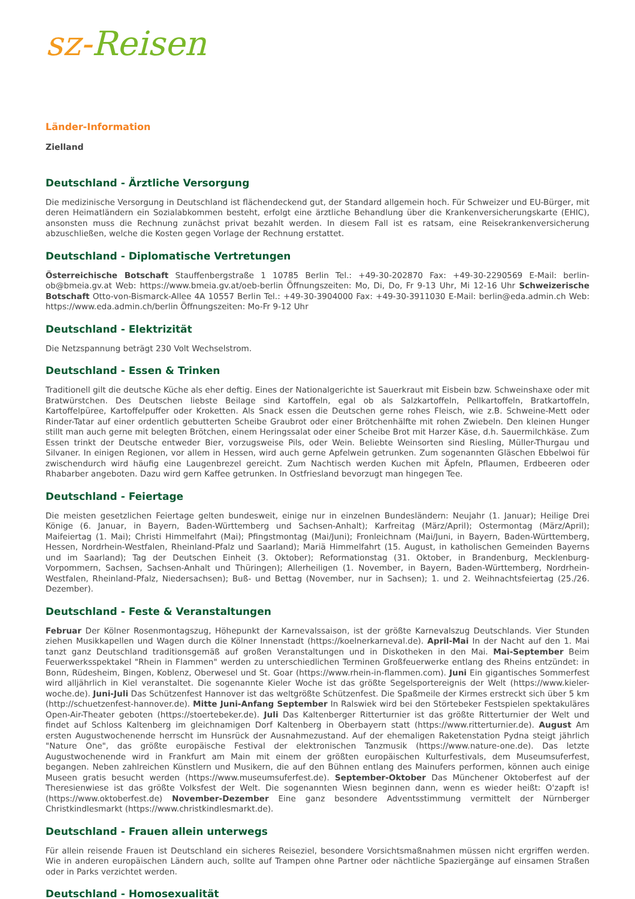sz-Reisen
Länder-Information
Zielland
Deutschland - Ärztliche Versorgung
Die medizinische Versorgung in Deutschland ist flächendeckend gut, der Standard allgemein hoch. Für Schweizer und EU-Bürger, mit deren Heimatländern ein Sozialabkommen besteht, erfolgt eine ärztliche Behandlung über die Krankenversicherungskarte (EHIC), ansonsten muss die Rechnung zunächst privat bezahlt werden. In diesem Fall ist es ratsam, eine Reisekrankenversicherung abzuschließen, welche die Kosten gegen Vorlage der Rechnung erstattet.
Deutschland - Diplomatische Vertretungen
Österreichische Botschaft Stauffenbergstraße 1 10785 Berlin Tel.: +49-30-202870 Fax: +49-30-2290569 E-Mail: berlin-ob@bmeia.gv.at Web: https://www.bmeia.gv.at/oeb-berlin Öffnungszeiten: Mo, Di, Do, Fr 9-13 Uhr, Mi 12-16 Uhr Schweizerische Botschaft Otto-von-Bismarck-Allee 4A 10557 Berlin Tel.: +49-30-3904000 Fax: +49-30-3911030 E-Mail: berlin@eda.admin.ch Web: https://www.eda.admin.ch/berlin Öffnungszeiten: Mo-Fr 9-12 Uhr
Deutschland - Elektrizität
Die Netzspannung beträgt 230 Volt Wechselstrom.
Deutschland - Essen & Trinken
Traditionell gilt die deutsche Küche als eher deftig. Eines der Nationalgerichte ist Sauerkraut mit Eisbein bzw. Schweinshaxe oder mit Bratwürstchen. Des Deutschen liebste Beilage sind Kartoffeln, egal ob als Salzkartoffeln, Pellkartoffeln, Bratkartoffeln, Kartoffelpüree, Kartoffelpuffer oder Kroketten. Als Snack essen die Deutschen gerne rohes Fleisch, wie z.B. Schweine-Mett oder Rinder-Tatar auf einer ordentlich gebutterten Scheibe Graubrot oder einer Brötchenhälfte mit rohen Zwiebeln. Den kleinen Hunger stillt man auch gerne mit belegten Brötchen, einem Heringssalat oder einer Scheibe Brot mit Harzer Käse, d.h. Sauermilchkäse. Zum Essen trinkt der Deutsche entweder Bier, vorzugsweise Pils, oder Wein. Beliebte Weinsorten sind Riesling, Müller-Thurgau und Silvaner. In einigen Regionen, vor allem in Hessen, wird auch gerne Apfelwein getrunken. Zum sogenannten Gläschen Ebbelwoi für zwischendurch wird häufig eine Laugenbrezel gereicht. Zum Nachtisch werden Kuchen mit Äpfeln, Pflaumen, Erdbeeren oder Rhabarber angeboten. Dazu wird gern Kaffee getrunken. In Ostfriesland bevorzugt man hingegen Tee.
Deutschland - Feiertage
Die meisten gesetzlichen Feiertage gelten bundesweit, einige nur in einzelnen Bundesländern: Neujahr (1. Januar); Heilige Drei Könige (6. Januar, in Bayern, Baden-Württemberg und Sachsen-Anhalt); Karfreitag (März/April); Ostermontag (März/April); Maifeiertag (1. Mai); Christi Himmelfahrt (Mai); Pfingstmontag (Mai/Juni); Fronleichnam (Mai/Juni, in Bayern, Baden-Württemberg, Hessen, Nordrhein-Westfalen, Rheinland-Pfalz und Saarland); Mariä Himmelfahrt (15. August, in katholischen Gemeinden Bayerns und im Saarland); Tag der Deutschen Einheit (3. Oktober); Reformationstag (31. Oktober, in Brandenburg, Mecklenburg-Vorpommern, Sachsen, Sachsen-Anhalt und Thüringen); Allerheiligen (1. November, in Bayern, Baden-Württemberg, Nordrhein-Westfalen, Rheinland-Pfalz, Niedersachsen); Buß- und Bettag (November, nur in Sachsen); 1. und 2. Weihnachtsfeiertag (25./26. Dezember).
Deutschland - Feste & Veranstaltungen
Februar Der Kölner Rosenmontagszug, Höhepunkt der Karnevalssaison, ist der größte Karnevalszug Deutschlands. Vier Stunden ziehen Musikkapellen und Wagen durch die Kölner Innenstadt (https://koelnerkarneval.de). April-Mai In der Nacht auf den 1. Mai tanzt ganz Deutschland traditionsgemäß auf großen Veranstaltungen und in Diskotheken in den Mai. Mai-September Beim Feuerwerksspektakel "Rhein in Flammen" werden zu unterschiedlichen Terminen Großfeuerwerke entlang des Rheins entzündet: in Bonn, Rüdesheim, Bingen, Koblenz, Oberwesel und St. Goar (https://www.rhein-in-flammen.com). Juni Ein gigantisches Sommerfest wird alljährlich in Kiel veranstaltet. Die sogenannte Kieler Woche ist das größte Segelsportereignis der Welt (https://www.kieler-woche.de). Juni-Juli Das Schützenfest Hannover ist das weltgrößte Schützenfest. Die Spaßmeile der Kirmes erstreckt sich über 5 km (http://schuetzenfest-hannover.de). Mitte Juni-Anfang September In Ralswiek wird bei den Störtebeker Festspielen spektakuläres Open-Air-Theater geboten (https://stoertebeker.de). Juli Das Kaltenberger Ritterturnier ist das größte Ritterturnier der Welt und findet auf Schloss Kaltenberg im gleichnamigen Dorf Kaltenberg in Oberbayern statt (https://www.ritterturnier.de). August Am ersten Augustwochenende herrscht im Hunsrück der Ausnahmezustand. Auf der ehemaligen Raketenstation Pydna steigt jährlich "Nature One", das größte europäische Festival der elektronischen Tanzmusik (https://www.nature-one.de). Das letzte Augustwochenende wird in Frankfurt am Main mit einem der größten europäischen Kulturfestivals, dem Museumsuferfest, begangen. Neben zahlreichen Künstlern und Musikern, die auf den Bühnen entlang des Mainufers performen, können auch einige Museen gratis besucht werden (https://www.museumsuferfest.de). September-Oktober Das Münchener Oktoberfest auf der Theresienwiese ist das größte Volksfest der Welt. Die sogenannten Wiesn beginnen dann, wenn es wieder heißt: O'zapft is! (https://www.oktoberfest.de) November-Dezember Eine ganz besondere Adventsstimmung vermittelt der Nürnberger Christkindlesmarkt (https://www.christkindlesmarkt.de).
Deutschland - Frauen allein unterwegs
Für allein reisende Frauen ist Deutschland ein sicheres Reiseziel, besondere Vorsichtsmaßnahmen müssen nicht ergriffen werden. Wie in anderen europäischen Ländern auch, sollte auf Trampen ohne Partner oder nächtliche Spaziergänge auf einsamen Straßen oder in Parks verzichtet werden.
Deutschland - Homosexualität